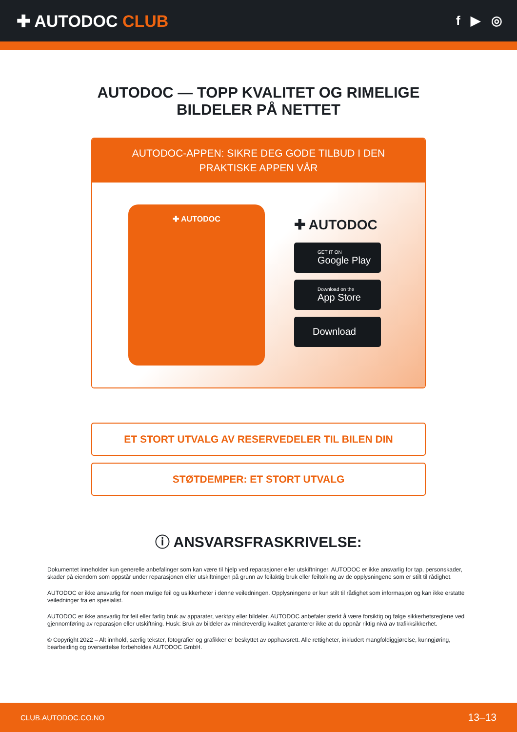✚ AUTODOC CLUB
f ▶ ◎
AUTODOC — TOPP KVALITET OG RIMELIGE BILDELER PÅ NETTET
AUTODOC-APPEN: SIKRE DEG GODE TILBUD I DEN PRAKTISKE APPEN VÅR
✚ AUTODOC
✚ AUTODOC
GET IT ON
Google Play
Download on the
App Store
Download
ET STORT UTVALG AV RESERVEDELER TIL BILEN DIN
STØTDEMPER: ET STORT UTVALG
ⓘ ANSVARSFRASKRIVELSE:
Dokumentet inneholder kun generelle anbefalinger som kan være til hjelp ved reparasjoner eller utskiftninger. AUTODOC er ikke ansvarlig for tap, personskader, skader på eiendom som oppstår under reparasjonen eller utskiftningen på grunn av feilaktig bruk eller feiltolking av de opplysningene som er stilt til rådighet.
AUTODOC er ikke ansvarlig for noen mulige feil og usikkerheter i denne veiledningen. Opplysningene er kun stilt til rådighet som informasjon og kan ikke erstatte veiledninger fra en spesialist.
AUTODOC er ikke ansvarlig for feil eller farlig bruk av apparater, verktøy eller bildeler. AUTODOC anbefaler sterkt å være forsiktig og følge sikkerhetsreglene ved gjennomføring av reparasjon eller utskiftning. Husk: Bruk av bildeler av mindreverdig kvalitet garanterer ikke at du oppnår riktig nivå av trafikksikkerhet.
© Copyright 2022 – Alt innhold, særlig tekster, fotografier og grafikker er beskyttet av opphavsrett. Alle rettigheter, inkludert mangfoldiggjørelse, kunngjøring, bearbeiding og oversettelse forbeholdes AUTODOC GmbH.
CLUB.AUTODOC.CO.NO 13–13